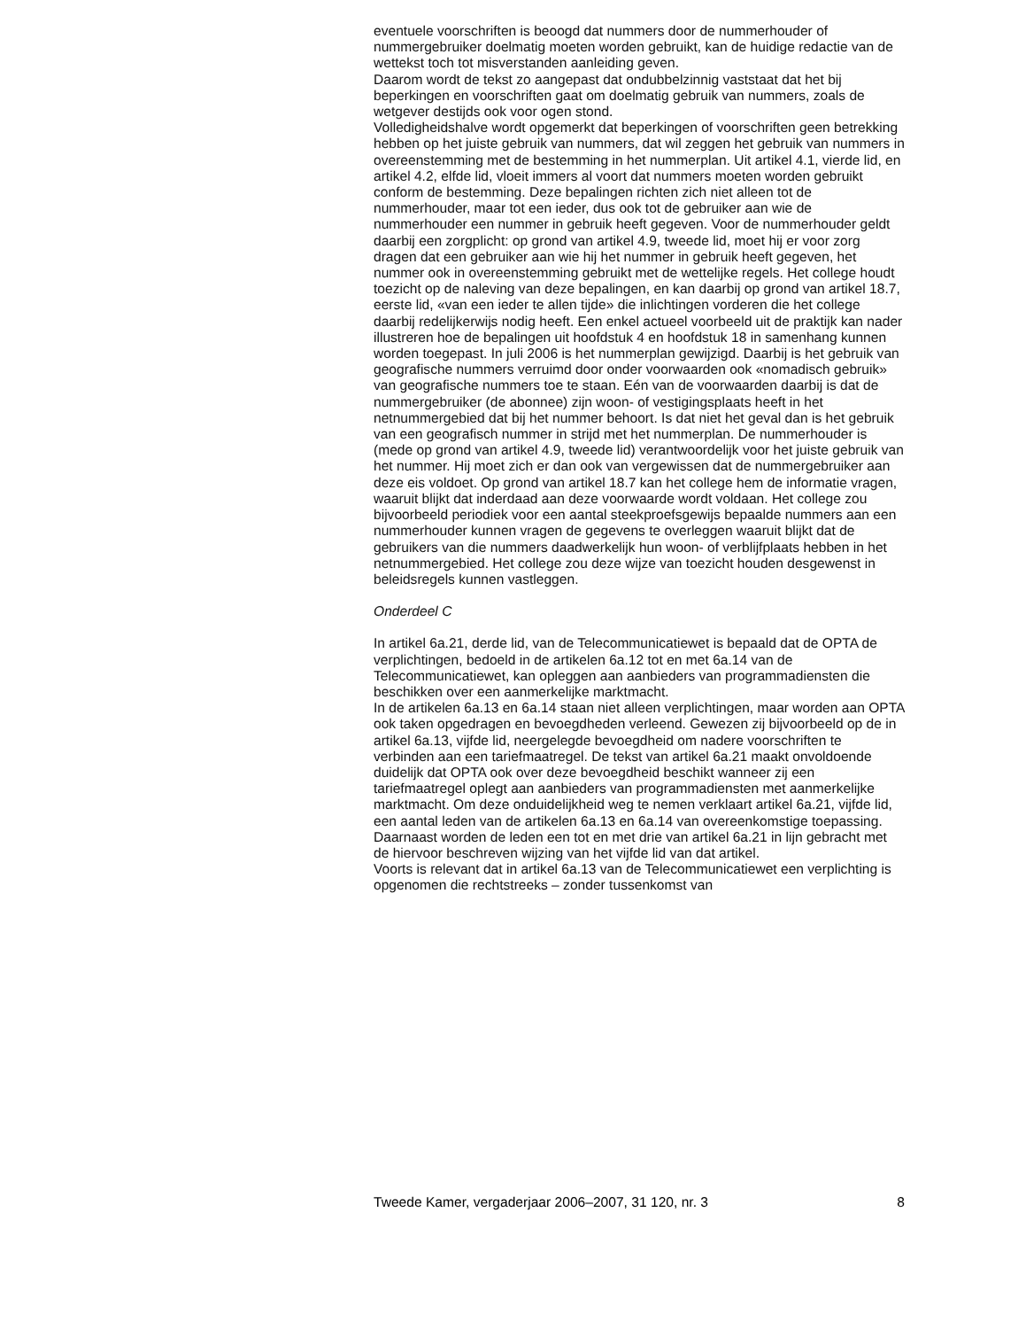eventuele voorschriften is beoogd dat nummers door de nummerhouder of nummergebruiker doelmatig moeten worden gebruikt, kan de huidige redactie van de wettekst toch tot misverstanden aanleiding geven.
Daarom wordt de tekst zo aangepast dat ondubbelzinnig vaststaat dat het bij beperkingen en voorschriften gaat om doelmatig gebruik van nummers, zoals de wetgever destijds ook voor ogen stond.
Volledigheidshalve wordt opgemerkt dat beperkingen of voorschriften geen betrekking hebben op het juiste gebruik van nummers, dat wil zeggen het gebruik van nummers in overeenstemming met de bestemming in het nummerplan. Uit artikel 4.1, vierde lid, en artikel 4.2, elfde lid, vloeit immers al voort dat nummers moeten worden gebruikt conform de bestemming. Deze bepalingen richten zich niet alleen tot de nummerhouder, maar tot een ieder, dus ook tot de gebruiker aan wie de nummerhouder een nummer in gebruik heeft gegeven. Voor de nummerhouder geldt daarbij een zorgplicht: op grond van artikel 4.9, tweede lid, moet hij er voor zorg dragen dat een gebruiker aan wie hij het nummer in gebruik heeft gegeven, het nummer ook in overeenstemming gebruikt met de wettelijke regels. Het college houdt toezicht op de naleving van deze bepalingen, en kan daarbij op grond van artikel 18.7, eerste lid, «van een ieder te allen tijde» die inlichtingen vorderen die het college daarbij redelijkerwijs nodig heeft. Een enkel actueel voorbeeld uit de praktijk kan nader illustreren hoe de bepalingen uit hoofdstuk 4 en hoofdstuk 18 in samenhang kunnen worden toegepast. In juli 2006 is het nummerplan gewijzigd. Daarbij is het gebruik van geografische nummers verruimd door onder voorwaarden ook «nomadisch gebruik» van geografische nummers toe te staan. Eén van de voorwaarden daarbij is dat de nummergebruiker (de abonnee) zijn woon- of vestigingsplaats heeft in het netnummergebied dat bij het nummer behoort. Is dat niet het geval dan is het gebruik van een geografisch nummer in strijd met het nummerplan. De nummerhouder is (mede op grond van artikel 4.9, tweede lid) verantwoordelijk voor het juiste gebruik van het nummer. Hij moet zich er dan ook van vergewissen dat de nummergebruiker aan deze eis voldoet. Op grond van artikel 18.7 kan het college hem de informatie vragen, waaruit blijkt dat inderdaad aan deze voorwaarde wordt voldaan. Het college zou bijvoorbeeld periodiek voor een aantal steekproefsgewijs bepaalde nummers aan een nummerhouder kunnen vragen de gegevens te overleggen waaruit blijkt dat de gebruikers van die nummers daadwerkelijk hun woon- of verblijfplaats hebben in het netnummergebied. Het college zou deze wijze van toezicht houden desgewenst in beleidsregels kunnen vastleggen.
Onderdeel C
In artikel 6a.21, derde lid, van de Telecommunicatiewet is bepaald dat de OPTA de verplichtingen, bedoeld in de artikelen 6a.12 tot en met 6a.14 van de Telecommunicatiewet, kan opleggen aan aanbieders van programmadiensten die beschikken over een aanmerkelijke marktmacht.
In de artikelen 6a.13 en 6a.14 staan niet alleen verplichtingen, maar worden aan OPTA ook taken opgedragen en bevoegdheden verleend. Gewezen zij bijvoorbeeld op de in artikel 6a.13, vijfde lid, neergelegde bevoegdheid om nadere voorschriften te verbinden aan een tariefmaatregel. De tekst van artikel 6a.21 maakt onvoldoende duidelijk dat OPTA ook over deze bevoegdheid beschikt wanneer zij een tariefmaatregel oplegt aan aanbieders van programmadiensten met aanmerkelijke marktmacht. Om deze onduidelijkheid weg te nemen verklaart artikel 6a.21, vijfde lid, een aantal leden van de artikelen 6a.13 en 6a.14 van overeenkomstige toepassing. Daarnaast worden de leden een tot en met drie van artikel 6a.21 in lijn gebracht met de hiervoor beschreven wijzing van het vijfde lid van dat artikel.
Voorts is relevant dat in artikel 6a.13 van de Telecommunicatiewet een verplichting is opgenomen die rechtstreeks – zonder tussenkomst van
Tweede Kamer, vergaderjaar 2006–2007, 31 120, nr. 3 8